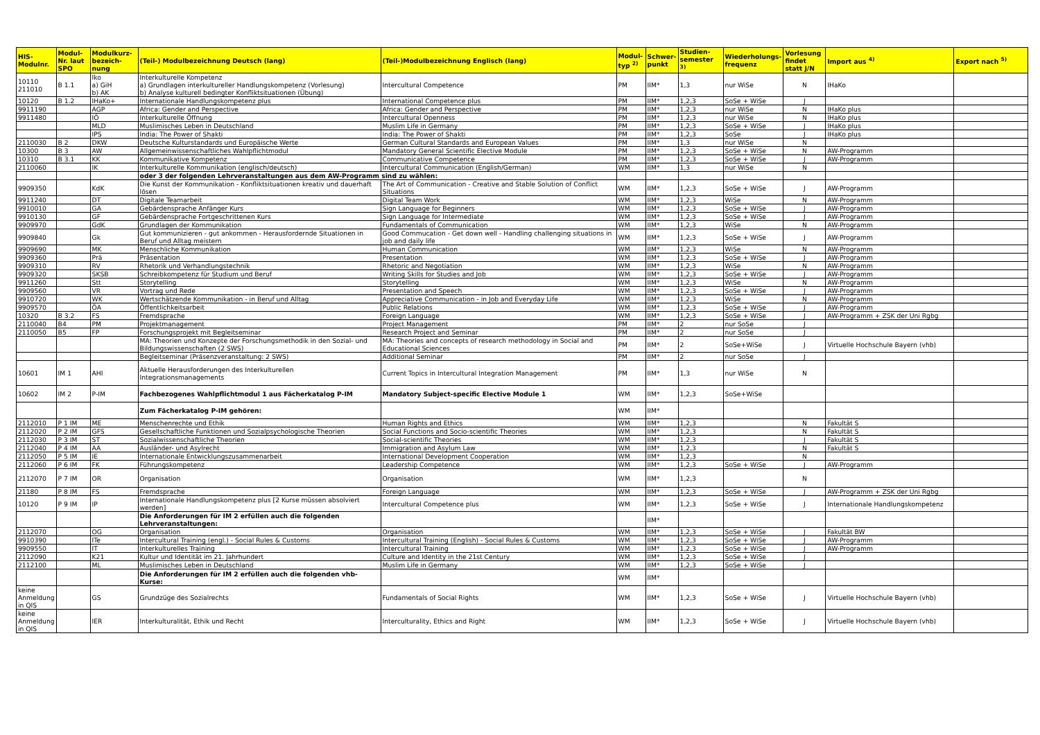| HIS-Modulnr. | Modul-Nr. laut SPO | Modulkurz-bezeich-nung | (Teil-) Modulbezeichnung Deutsch (lang) | (Teil-)Modulbezeichnung Englisch (lang) | Modul-typ <sup>2)</sup> | Schwer-punkt | Studien-semester <sup>3)</sup> | Wiederholungs-frequenz | Vorlesung findet statt J/N | Import aus <sup>4)</sup> | Export nach <sup>5)</sup> |
| --- | --- | --- | --- | --- | --- | --- | --- | --- | --- | --- | --- |
| 10110 211010 | B 1.1 | Iko a) GiH b) AK | Interkulturelle Kompetenz a) Grundlagen interkultureller Handlungskompetenz (Vorlesung) b) Analyse kulturell bedingter Konfliktsituationen (Übung) | Intercultural Competence | PM | IIM* | 1,3 | nur WiSe | N | IHaKo | |
| 10120 | B 1.2 | IHaKo+ | Internationale Handlungskompetenz plus | International Competence plus | PM | IIM* | 1,2,3 | SoSe + WiSe | J | | |
| 9911190 | | AGP | Africa: Gender and Perspective | Africa: Gender and Perspective | PM | IIM* | 1,2,3 | nur WiSe | N | IHaKo plus | |
| 9911480 | | IÖ | Interkulturelle Öffnung | Intercultural Openness | PM | IIM* | 1,2,3 | nur WiSe | N | IHaKo plus | |
| | | MLD | Muslimisches Leben in Deutschland | Muslim Life in Germany | PM | IIM* | 1,2,3 | SoSe + WiSe | J | IHaKo plus | |
| | | IPS | India: The Power of Shakti | India: The Power of Shakti | PM | IIM* | 1,2,3 | SoSe | J | IHaKo plus | |
| 2110030 | B 2 | DKW | Deutsche Kulturstandards und Europäische Werte | German Cultural Standards and European Values | PM | IIM* | 1,3 | nur WiSe | N | | |
| 10300 | B 3 | AW | Allgemeinwissenschaftliches Wahlpflichtmodul | Mandatory General Scientific Elective Module | PM | IIM* | 1,2,3 | SoSe + WiSe | N | AW-Programm | |
| 10310 | B 3.1 | KK | Kommunikative Kompetenz | Communicative Competence | PM | IIM* | 1,2,3 | SoSe + WiSe | J | AW-Programm | |
| 2110060 | | IK | Interkulturelle Kommunikation (englisch/deutsch) | Intercultural Communication (English/German) | WM | IIM* | 1,3 | nur WiSe | N | | |
| | | | oder 3 der folgenden Lehrveranstaltungen aus dem AW-Programm sind zu wählen: | | | | | | | | |
| 9909350 | | KdK | Die Kunst der Kommunikation - Konfliktsituationen kreativ und dauerhaft lösen | The Art of Communication - Creative and Stable Solution of Conflict Situations | WM | IIM* | 1,2,3 | SoSe + WiSe | J | AW-Programm | |
| 9911240 | | DT | Digitale Teamarbeit | Digital Team Work | WM | IIM* | 1,2,3 | WiSe | N | AW-Programm | |
| 9910010 | | GA | Gebärdensprache Anfänger Kurs | Sign Language for Beginners | WM | IIM* | 1,2,3 | SoSe + WiSe | J | AW-Programm | |
| 9910130 | | GF | Gebärdensprache Fortgeschrittenen Kurs | Sign Language for Intermediate | WM | IIM* | 1,2,3 | SoSe + WiSe | J | AW-Programm | |
| 9909970 | | GdK | Grundlagen der Kommunikation | Fundamentals of Communication | WM | IIM* | 1,2,3 | WiSe | N | AW-Programm | |
| 9909840 | | Gk | Gut kommunizieren - gut ankommen - Herausfordernde Situationen in Beruf und Alltag meistern | Good Commucation - Get down well - Handling challenging situations in job and daily life | WM | IIM* | 1,2,3 | SoSe + WiSe | J | AW-Programm | |
| 9909690 | | MK | Menschliche Kommunikation | Human Communication | WM | IIM* | 1,2,3 | WiSe | N | AW-Programm | |
| 9909360 | | Prä | Präsentation | Presentation | WM | IIM* | 1,2,3 | SoSe + WiSe | J | AW-Programm | |
| 9909310 | | RV | Rhetorik und Verhandlungstechnik | Rhetoric and Negotiation | WM | IIM* | 1,2,3 | WiSe | N | AW-Programm | |
| 9909320 | | SKSB | Schreibkompetenz für Studium und Beruf | Writing Skills for Studies and Job | WM | IIM* | 1,2,3 | SoSe + WiSe | J | AW-Programm | |
| 9911260 | | Stt | Storytelling | Storytelling | WM | IIM* | 1,2,3 | WiSe | N | AW-Programm | |
| 9909560 | | VR | Vortrag und Rede | Presentation and Speech | WM | IIM* | 1,2,3 | SoSe + WiSe | J | AW-Programm | |
| 9910720 | | WK | Wertschätzende Kommunikation - in Beruf und Alltag | Appreciative Communication - in Job and Everyday Life | WM | IIM* | 1,2,3 | WiSe | N | AW-Programm | |
| 9909570 | | ÖA | Öffentlichkeitsarbeit | Public Relations | WM | IIM* | 1,2,3 | SoSe + WiSe | J | AW-Programm | |
| 10320 | B 3.2 | FS | Fremdsprache | Foreign Language | WM | IIM* | 1,2,3 | SoSe + WiSe | J | AW-Programm + ZSK der Uni Rgbg | |
| 2110040 | B4 | PM | Projektmanagement | Project Management | PM | IIM* | 2 | nur SoSe | J | | |
| 2110050 | B5 | FP | Forschungsprojekt mit Begleitseminar | Research Project and Seminar | PM | IIM* | 2 | nur SoSe | J | | |
| | | | MA: Theorien und Konzepte der Forschungsmethodik in den Sozial- und Bildungswissenschaften (2 SWS) | MA: Theories and concepts of research methodology in Social and Educational Sciences | PM | IIM* | 2 | SoSe+WiSe | J | Virtuelle Hochschule Bayern (vhb) | |
| | | | Begleitseminar (Präsenzveranstaltung: 2 SWS) | Additional Seminar | PM | IIM* | 2 | nur SoSe | J | | |
| 10601 | IM 1 | AHI | Aktuelle Herausforderungen des Interkulturellen Integrationsmanagements | Current Topics in Intercultural Integration Management | PM | IIM* | 1,3 | nur WiSe | N | | |
| 10602 | IM 2 | P-IM | Fachbezogenes Wahlpflichtmodul 1 aus Fächerkatalog P-IM | Mandatory Subject-specific Elective Module 1 | WM | IIM* | 1,2,3 | SoSe+WiSe | | | |
| | | | Zum Fächerkatalog P-IM gehören: | | WM | IIM* | | | | | |
| 2112010 | P 1 IM | ME | Menschenrechte und Ethik | Human Rights and Ethics | WM | IIM* | 1,2,3 | | N | Fakultät S | |
| 2112020 | P 2 IM | GFS | Gesellschaftliche Funktionen und Sozialpsychologische Theorien | Social Functions and Socio-scientific Theories | WM | IIM* | 1,2,3 | | N | Fakultät S | |
| 2112030 | P 3 IM | ST | Sozialwissenschaftliche Theorien | Social-scientific Theories | WM | IIM* | 1,2,3 | | J | Fakultät S | |
| 2112040 | P 4 IM | AA | Ausländer- und Asylrecht | Immigration and Asylum Law | WM | IIM* | 1,2,3 | | N | Fakultät S | |
| 2112050 | P 5 IM | IE | Internationale Entwicklungszusammenarbeit | International Development Cooperation | WM | IIM* | 1,2,3 | | N | | |
| 2112060 | P 6 IM | FK | Führungskompetenz | Leadership Competence | WM | IIM* | 1,2,3 | SoSe + WiSe | J | AW-Programm | |
| 2112070 | P 7 IM | OR | Organisation | Organisation | WM | IIM* | 1,2,3 | | N | | |
| 21180 | P 8 IM | FS | Fremdsprache | Foreign Language | WM | IIM* | 1,2,3 | SoSe + WiSe | J | AW-Programm + ZSK der Uni Rgbg | |
| 10120 | P 9 IM | IP | Internationale Handlungskompetenz plus [2 Kurse müssen absolviert werden] | Intercultural Competence plus | WM | IIM* | 1,2,3 | SoSe + WiSe | J | Internationale Handlungskompetenz | |
| | | | Die Anforderungen für IM 2 erfüllen auch die folgenden Lehrveranstaltungen: | | | IIM* | | | | | |
| 2112070 | | OG | Organisation | Organisation | WM | IIM* | 1,2,3 | SoSe + WiSe | J | Fakultät BW | |
| 9910390 | | ITe | Intercultural Training (engl.) - Social Rules & Customs | Intercultural Training (English) - Social Rules & Customs | WM | IIM* | 1,2,3 | SoSe + WiSe | J | AW-Programm | |
| 9909550 | | IT | Interkulturelles Training | Intercultural Training | WM | IIM* | 1,2,3 | SoSe + WiSe | J | AW-Programm | |
| 2112090 | | K21 | Kultur und Identität im 21. Jahrhundert | Culture and Identity in the 21st Century | WM | IIM* | 1,2,3 | SoSe + WiSe | J | | |
| 2112100 | | ML | Muslimisches Leben in Deutschland | Muslim Life in Germany | WM | IIM* | 1,2,3 | SoSe + WiSe | J | | |
| | | | Die Anforderungen für IM 2 erfüllen auch die folgenden vhb-Kurse: | | WM | IIM* | | | | | |
| keine Anmeldung in QIS | | GS | Grundzüge des Sozialrechts | Fundamentals of Social Rights | WM | IIM* | 1,2,3 | SoSe + WiSe | J | Virtuelle Hochschule Bayern (vhb) | |
| keine Anmeldung in QIS | | IER | Interkulturalität, Ethik und Recht | Interculturality, Ethics and Right | WM | IIM* | 1,2,3 | SoSe + WiSe | J | Virtuelle Hochschule Bayern (vhb) | |